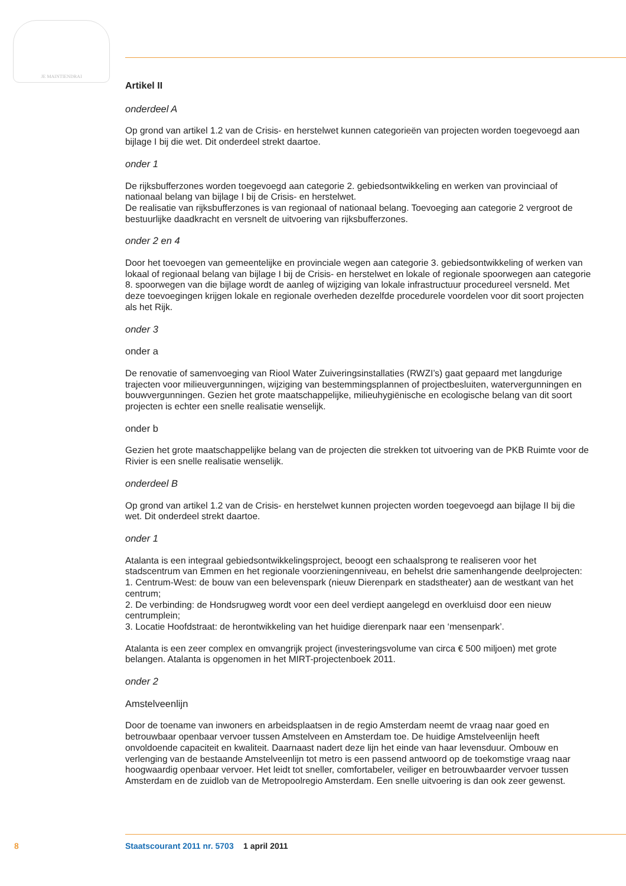JE MAINTIENDRAI
Artikel II
onderdeel A
Op grond van artikel 1.2 van de Crisis- en herstelwet kunnen categorieën van projecten worden toegevoegd aan bijlage I bij die wet. Dit onderdeel strekt daartoe.
onder 1
De rijksbufferzones worden toegevoegd aan categorie 2. gebiedsontwikkeling en werken van provinciaal of nationaal belang van bijlage I bij de Crisis- en herstelwet.
De realisatie van rijksbufferzones is van regionaal of nationaal belang. Toevoeging aan categorie 2 vergroot de bestuurlijke daadkracht en versnelt de uitvoering van rijksbufferzones.
onder 2 en 4
Door het toevoegen van gemeentelijke en provinciale wegen aan categorie 3. gebiedsontwikkeling of werken van lokaal of regionaal belang van bijlage I bij de Crisis- en herstelwet en lokale of regionale spoorwegen aan categorie 8. spoorwegen van die bijlage wordt de aanleg of wijziging van lokale infrastructuur procedureel versneld. Met deze toevoegingen krijgen lokale en regionale overheden dezelfde procedurele voordelen voor dit soort projecten als het Rijk.
onder 3
onder a
De renovatie of samenvoeging van Riool Water Zuiveringsinstallaties (RWZI’s) gaat gepaard met langdurige trajecten voor milieuvergunningen, wijziging van bestemmingsplannen of projectbesluiten, watervergunningen en bouwvergunningen. Gezien het grote maatschappelijke, milieuhygiënische en ecologische belang van dit soort projecten is echter een snelle realisatie wenselijk.
onder b
Gezien het grote maatschappelijke belang van de projecten die strekken tot uitvoering van de PKB Ruimte voor de Rivier is een snelle realisatie wenselijk.
onderdeel B
Op grond van artikel 1.2 van de Crisis- en herstelwet kunnen projecten worden toegevoegd aan bijlage II bij die wet. Dit onderdeel strekt daartoe.
onder 1
Atalanta is een integraal gebiedsontwikkelingsproject, beoogt een schaalsprong te realiseren voor het stadscentrum van Emmen en het regionale voorzieningenniveau, en behelst drie samenhangende deelprojecten:
1. Centrum-West: de bouw van een belevenspark (nieuw Dierenpark en stadstheater) aan de westkant van het centrum;
2. De verbinding: de Hondsrugweg wordt voor een deel verdiept aangelegd en overkluisd door een nieuw centrumplein;
3. Locatie Hoofdstraat: de herontwikkeling van het huidige dierenpark naar een ‘mensenpark’.
Atalanta is een zeer complex en omvangrijk project (investeringsvolume van circa € 500 miljoen) met grote belangen. Atalanta is opgenomen in het MIRT-projectenboek 2011.
onder 2
Amstelveenlijn
Door de toename van inwoners en arbeidsplaatsen in de regio Amsterdam neemt de vraag naar goed en betrouwbaar openbaar vervoer tussen Amstelveen en Amsterdam toe. De huidige Amstelveenlijn heeft onvoldoende capaciteit en kwaliteit. Daarnaast nadert deze lijn het einde van haar levensduur. Ombouw en verlenging van de bestaande Amstelveenlijn tot metro is een passend antwoord op de toekomstige vraag naar hoogwaardig openbaar vervoer. Het leidt tot sneller, comfortabeler, veiliger en betrouwbaarder vervoer tussen Amsterdam en de zuidlob van de Metropoolregio Amsterdam. Een snelle uitvoering is dan ook zeer gewenst.
8 Staatscourant 2011 nr. 5703 1 april 2011